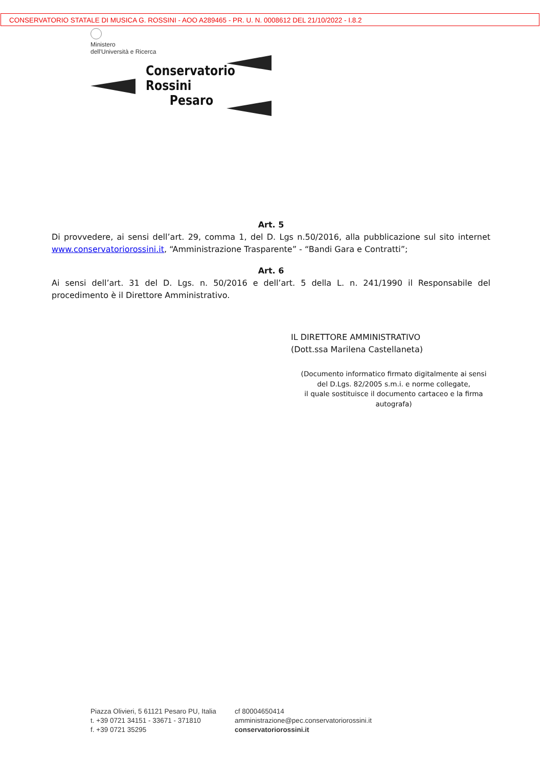CONSERVATORIO STATALE DI MUSICA G. ROSSINI - AOO A289465 - PR. U. N. 0008612 DEL 21/10/2022 - I.8.2
Ministero
dell'Università e Ricerca
Conservatorio
Rossini
Pesaro
Art. 5
Di provvedere, ai sensi dell’art. 29, comma 1, del D. Lgs n.50/2016, alla pubblicazione sul sito internet www.conservatoriorossini.it, “Amministrazione Trasparente” - “Bandi Gara e Contratti”;
Art. 6
Ai sensi dell’art. 31 del D. Lgs. n. 50/2016 e dell’art. 5 della L. n. 241/1990 il Responsabile del procedimento è il Direttore Amministrativo.
IL DIRETTORE AMMINISTRATIVO
(Dott.ssa Marilena Castellaneta)
(Documento informatico firmato digitalmente ai sensi
del D.Lgs. 82/2005 s.m.i. e norme collegate,
il quale sostituisce il documento cartaceo e la firma autografa)
Piazza Olivieri, 5 61121 Pesaro PU, Italia
t. +39 0721 34151 - 33671 - 371810
f. +39 0721 35295
cf 80004650414
amministrazione@pec.conservatoriorossini.it
conservatoriorossini.it